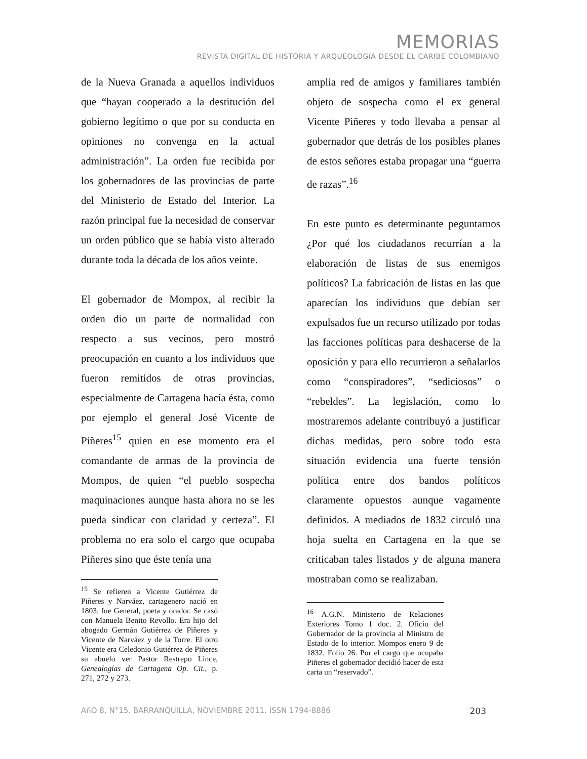MEMORIAS
REVISTA DIGITAL DE HISTORIA Y ARQUEOLOGíA DESDE EL CARIBE COLOMBIANO
de la Nueva Granada a aquellos individuos que “hayan cooperado a la destitución del gobierno legítimo o que por su conducta en opiniones no convenga en la actual administración”. La orden fue recibida por los gobernadores de las provincias de parte del Ministerio de Estado del Interior. La razón principal fue la necesidad de conservar un orden público que se había visto alterado durante toda la década de los años veinte.
El gobernador de Mompox, al recibir la orden dio un parte de normalidad con respecto a sus vecinos, pero mostró preocupación en cuanto a los individuos que fueron remitidos de otras provincias, especialmente de Cartagena hacía ésta, como por ejemplo el general José Vicente de Piñeres<sup>15</sup> quien en ese momento era el comandante de armas de la provincia de Mompos, de quien “el pueblo sospecha maquinaciones aunque hasta ahora no se les pueda sindicar con claridad y certeza”. El problema no era solo el cargo que ocupaba Piñeres sino que éste tenía una
<sup>15</sup> Se refieren a Vicente Gutiérrez de Piñeres y Narváez, cartagenero nació en 1803, fue General, poeta y orador. Se casó con Manuela Benito Revollo. Era hijo del abogado Germán Gutiérrez de Piñeres y Vicente de Narváez y de la Torre. El otro Vicente era Celedonio Gutiérrez de Piñeres su abuelo ver Pastor Restrepo Lince, Genealogías de Cartagena Op. Cit., p. 271, 272 y 273.
amplia red de amigos y familiares también objeto de sospecha como el ex general Vicente Piñeres y todo llevaba a pensar al gobernador que detrás de los posibles planes de estos señores estaba propagar una “guerra de razas”.<sup>16</sup>
En este punto es determinante peguntarnos ¿Por qué los ciudadanos recurrían a la elaboración de listas de sus enemigos políticos? La fabricación de listas en las que aparecían los individuos que debían ser expulsados fue un recurso utilizado por todas las facciones políticas para deshacerse de la oposición y para ello recurrieron a señalarlos como “conspiradores”, “sediciosos” o “rebeldes”. La legislación, como lo mostraremos adelante contribuyó a justificar dichas medidas, pero sobre todo esta situación evidencia una fuerte tensión política entre dos bandos políticos claramente opuestos aunque vagamente definidos. A mediados de 1832 circuló una hoja suelta en Cartagena en la que se criticaban tales listados y de alguna manera mostraban como se realizaban.
<sup>16</sup> A.G.N. Ministerio de Relaciones Exteriores Tomo 1 doc. 2. Oficio del Gobernador de la provincia al Ministro de Estado de lo interior. Mompos enero 9 de 1832. Folio 26. Por el cargo que ocupaba Piñeres el gobernador decidió hacer de esta carta un “reservado”.
AñO 8, N°15. BARRANQUILLA, NOVIEMBRE 2011. ISSN 1794-8886 203